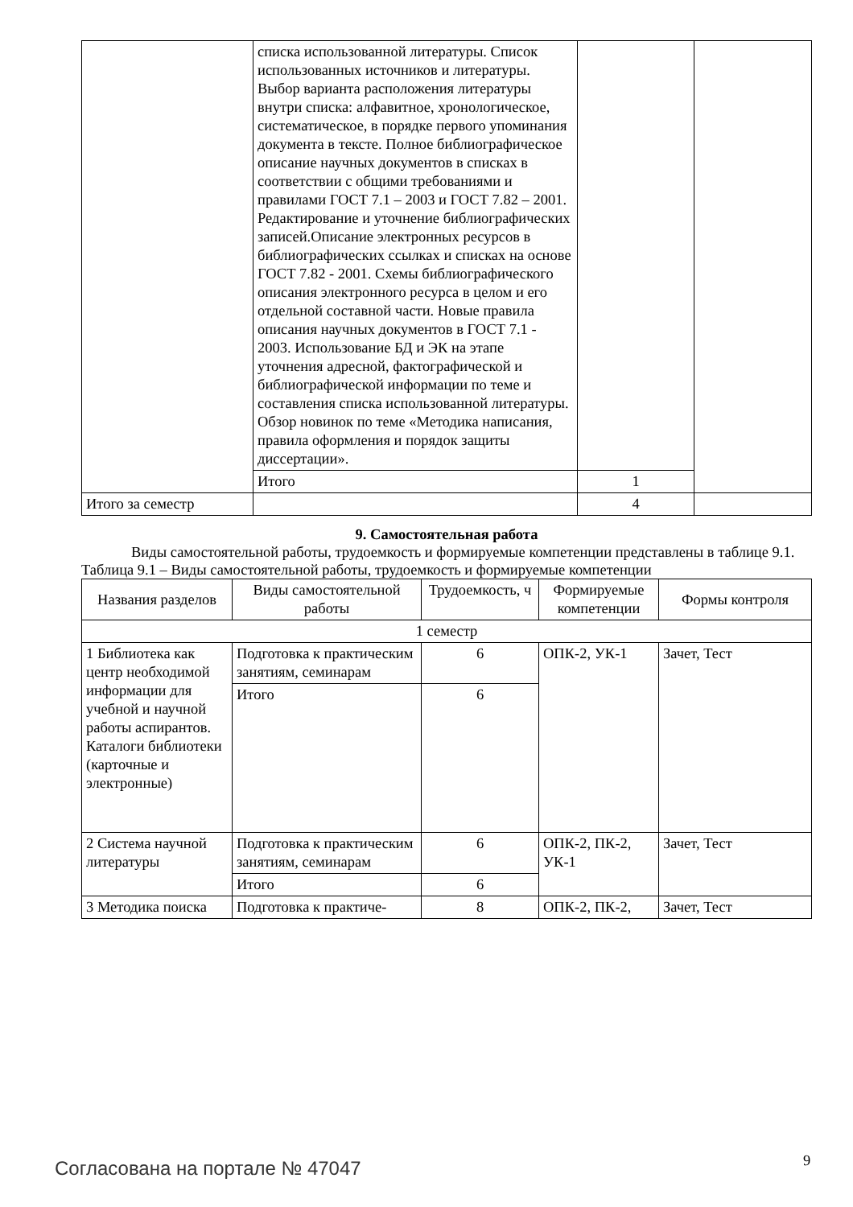| | списка использованной литературы. Список использованных источников и литературы. Выбор варианта расположения литературы внутри списка: алфавитное, хронологическое, систематическое, в порядке первого упоминания документа в тексте. Полное библиографическое описание научных документов в списках в соответствии с общими требованиями и правилами ГОСТ 7.1 – 2003 и ГОСТ 7.82 – 2001. Редактирование и уточнение библиографических записей.Описание электронных ресурсов в библиографических ссылках и списках на основе ГОСТ 7.82 - 2001. Схемы библиографического описания электронного ресурса в целом и его отдельной составной части. Новые правила описания научных документов в ГОСТ 7.1 - 2003. Использование БД и ЭК на этапе уточнения адресной, фактографической и библиографической информации по теме и составления списка использованной литературы. Обзор новинок по теме «Методика написания, правила оформления и порядок защиты диссертации». | | |
| | Итого | 1 | |
| Итого за семестр | | 4 | |
9. Самостоятельная работа
Виды самостоятельной работы, трудоемкость и формируемые компетенции представлены в таблице 9.1.
Таблица 9.1 – Виды самостоятельной работы, трудоемкость и формируемые компетенции
| Названия разделов | Виды самостоятельной работы | Трудоемкость, ч | Формируемые компетенции | Формы контроля |
| --- | --- | --- | --- | --- |
| 1 семестр | | | | |
| 1 Библиотека как центр необходимой информации для учебной и научной работы аспирантов. Каталоги библиотеки (карточные и электронные) | Подготовка к практическим занятиям, семинарам | 6 | ОПК-2, УК-1 | Зачет, Тест |
| | Итого | 6 | | |
| 2 Система научной литературы | Подготовка к практическим занятиям, семинарам | 6 | ОПК-2, ПК-2, УК-1 | Зачет, Тест |
| | Итого | 6 | | |
| 3 Методика поиска | Подготовка к практиче- | 8 | ОПК-2, ПК-2, | Зачет, Тест |
Согласована на портале № 47047 9